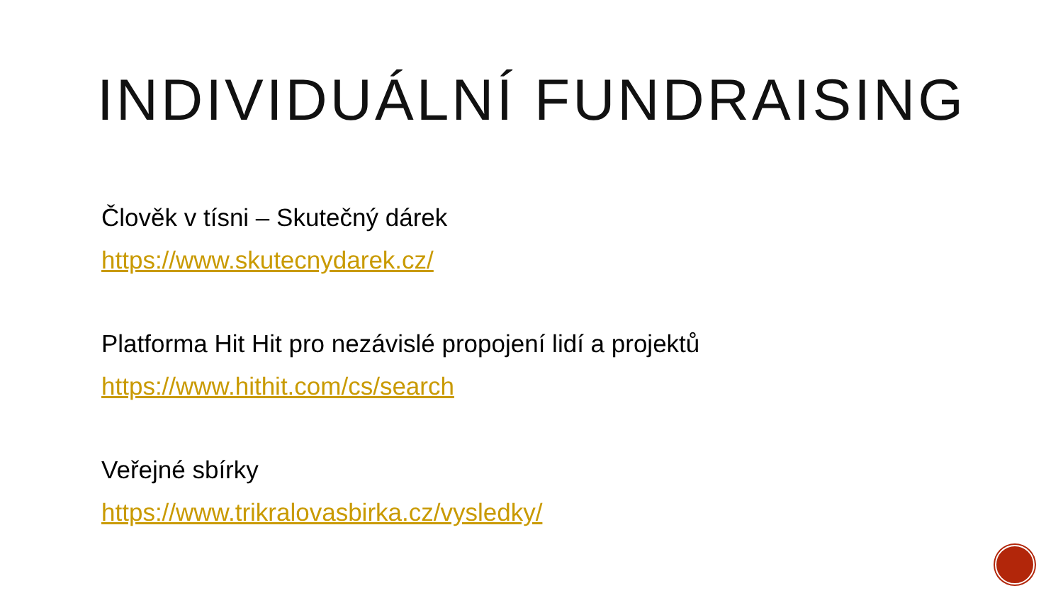INDIVIDUÁLNÍ FUNDRAISING
Člověk v tísni – Skutečný dárek
https://www.skutecnydarek.cz/
Platforma Hit Hit pro nezávislé propojení lidí a projektů
https://www.hithit.com/cs/search
Veřejné sbírky
https://www.trikralovasbirka.cz/vysledky/